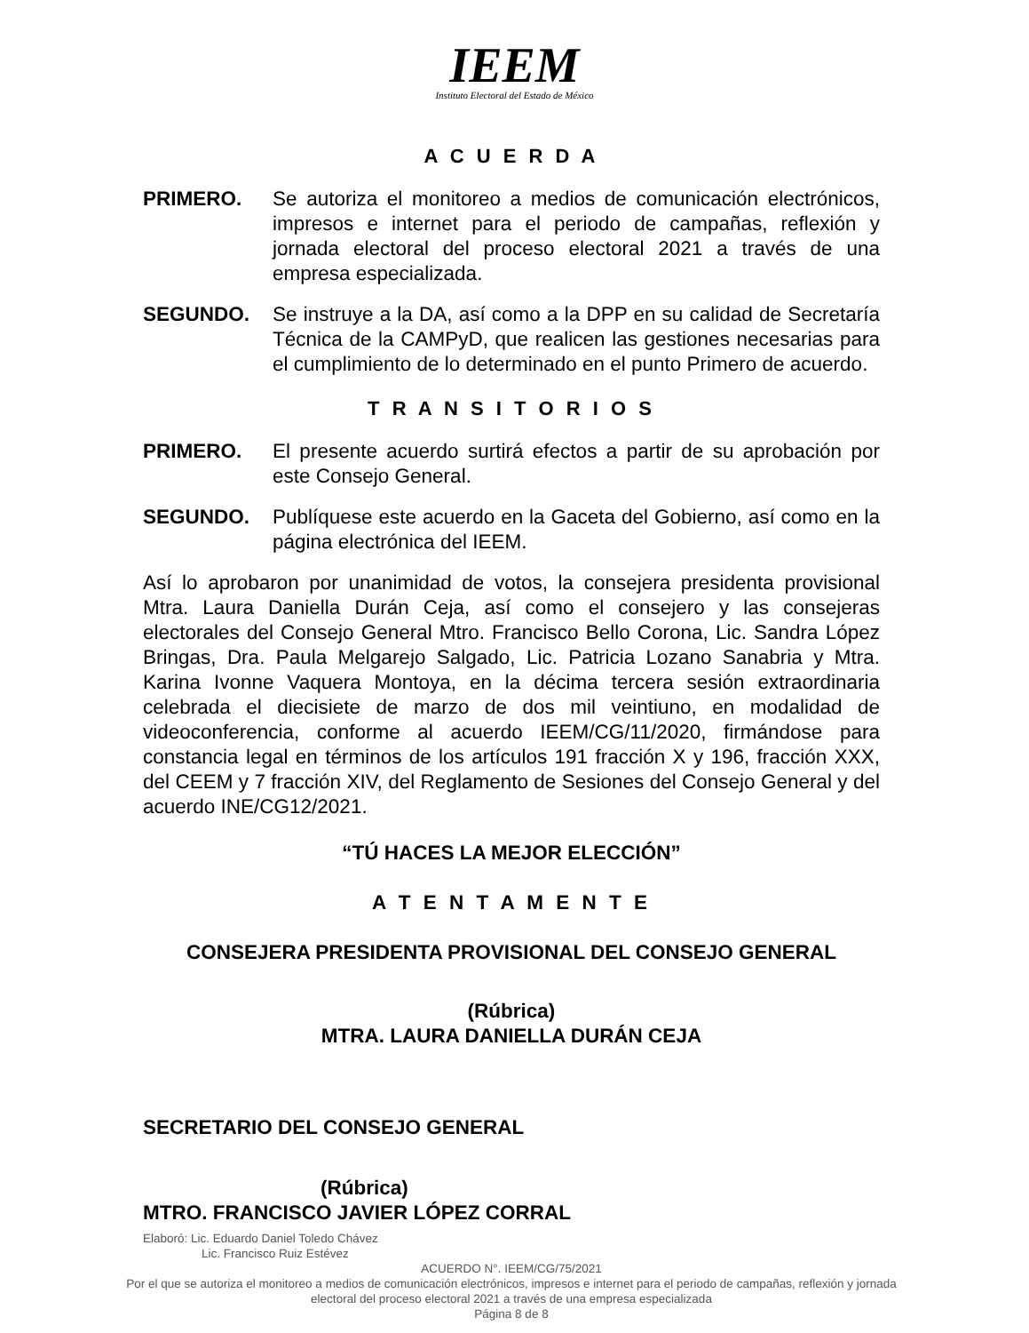IEEM
Instituto Electoral del Estado de México
A C U E R D A
PRIMERO. Se autoriza el monitoreo a medios de comunicación electrónicos, impresos e internet para el periodo de campañas, reflexión y jornada electoral del proceso electoral 2021 a través de una empresa especializada.
SEGUNDO. Se instruye a la DA, así como a la DPP en su calidad de Secretaría Técnica de la CAMPyD, que realicen las gestiones necesarias para el cumplimiento de lo determinado en el punto Primero de acuerdo.
T R A N S I T O R I O S
PRIMERO. El presente acuerdo surtirá efectos a partir de su aprobación por este Consejo General.
SEGUNDO. Publíquese este acuerdo en la Gaceta del Gobierno, así como en la página electrónica del IEEM.
Así lo aprobaron por unanimidad de votos, la consejera presidenta provisional Mtra. Laura Daniella Durán Ceja, así como el consejero y las consejeras electorales del Consejo General Mtro. Francisco Bello Corona, Lic. Sandra López Bringas, Dra. Paula Melgarejo Salgado, Lic. Patricia Lozano Sanabria y Mtra. Karina Ivonne Vaquera Montoya, en la décima tercera sesión extraordinaria celebrada el diecisiete de marzo de dos mil veintiuno, en modalidad de videoconferencia, conforme al acuerdo IEEM/CG/11/2020, firmándose para constancia legal en términos de los artículos 191 fracción X y 196, fracción XXX, del CEEM y 7 fracción XIV, del Reglamento de Sesiones del Consejo General y del acuerdo INE/CG12/2021.
“TÚ HACES LA MEJOR ELECCIÓN”
A T E N T A M E N T E
CONSEJERA PRESIDENTA PROVISIONAL DEL CONSEJO GENERAL
(Rúbrica)
MTRA. LAURA DANIELLA DURÁN CEJA
SECRETARIO DEL CONSEJO GENERAL
(Rúbrica)
MTRO. FRANCISCO JAVIER LÓPEZ CORRAL
Elaboró: Lic. Eduardo Daniel Toledo Chávez
Lic. Francisco Ruiz Estévez
ACUERDO N°. IEEM/CG/75/2021
Por el que se autoriza el monitoreo a medios de comunicación electrónicos, impresos e internet para el periodo de campañas, reflexión y jornada electoral del proceso electoral 2021 a través de una empresa especializada
Página 8 de 8